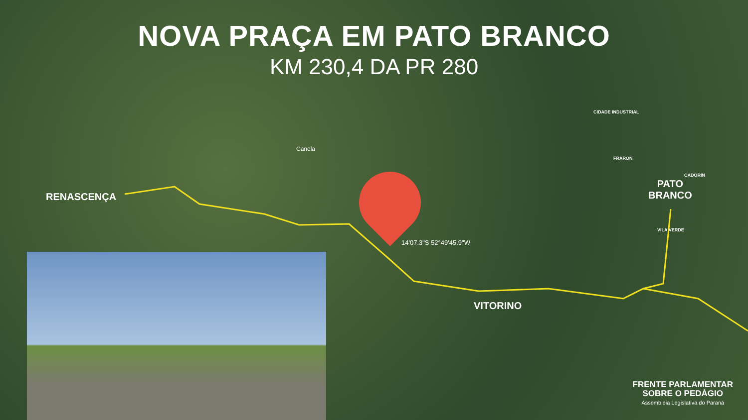NOVA PRAÇA EM PATO BRANCO
KM 230,4 DA PR 280
RENASCENÇA
Canela
CIDADE INDUSTRIAL
FRARON
CADORIN
PATO
BRANCO
VILA VERDE
14'07.3"S 52°49'45.9"W
VITORINO
FRENTE PARLAMENTAR
SOBRE O PEDÁGIO
Assembleia Legislativa do Paraná